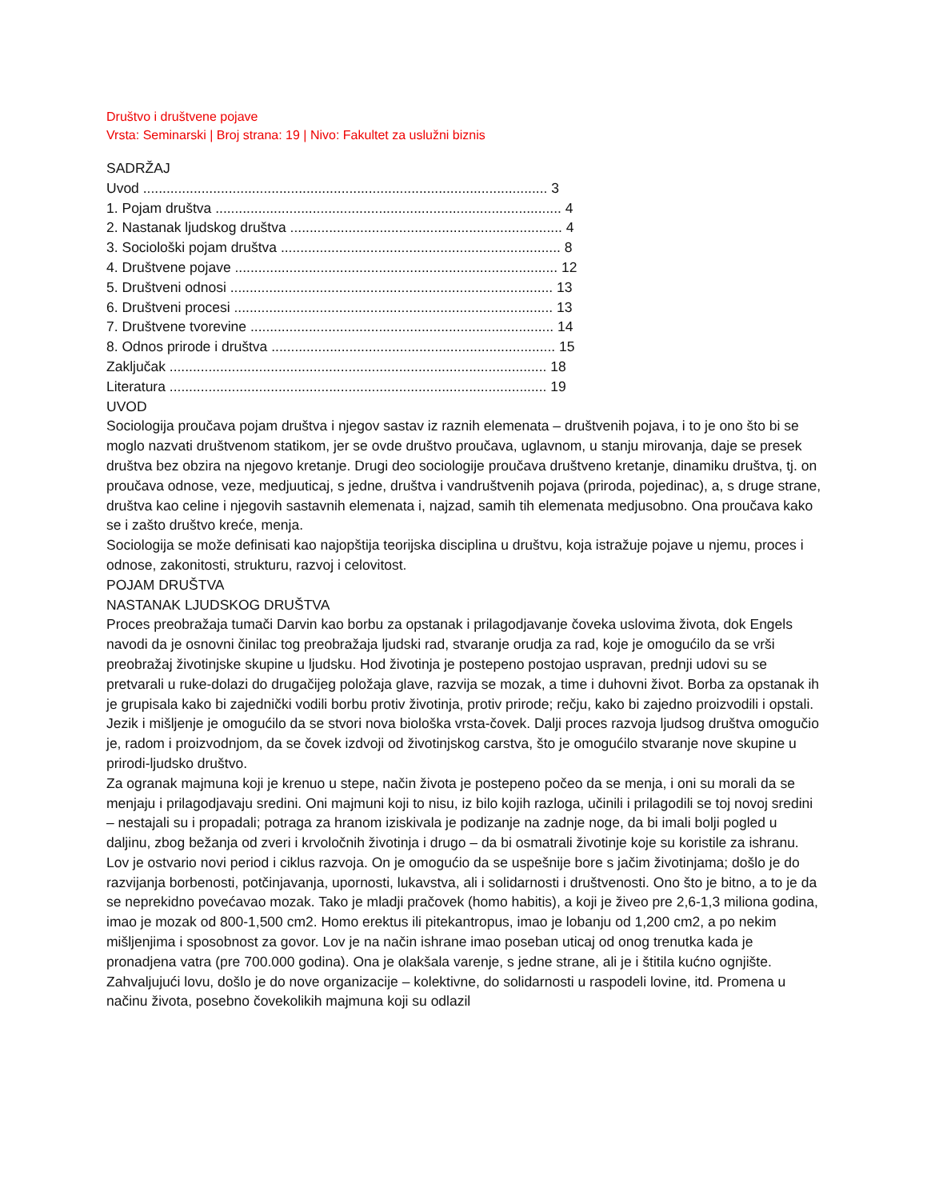Društvo i društvene pojave
Vrsta: Seminarski | Broj strana: 19 | Nivo: Fakultet za uslužni biznis
SADRŽAJ
Uvod ........................................................................................................ 3
1. Pojam društva ......................................................................................... 4
2. Nastanak ljudskog društva ...................................................................... 4
3. Sociološki pojam društva ........................................................................ 8
4. Društvene pojave ................................................................................... 12
5. Društveni odnosi ................................................................................... 13
6. Društveni procesi .................................................................................. 13
7. Društvene tvorevine .............................................................................. 14
8. Odnos prirode i društva ......................................................................... 15
Zaključak ................................................................................................. 18
Literatura ................................................................................................. 19
UVOD
Sociologija proučava pojam društva i njegov sastav iz raznih elemenata – društvenih pojava, i to je ono što bi se moglo nazvati društvenom statikom, jer se ovde društvo proučava, uglavnom, u stanju mirovanja, daje se presek društva bez obzira na njegovo kretanje. Drugi deo sociologije proučava društveno kretanje, dinamiku društva, tj. on proučava odnose, veze, medjuuticaj, s jedne, društva i vandruštvenih pojava (priroda, pojedinac), a, s druge strane, društva kao celine i njegovih sastavnih elemenata i, najzad, samih tih elemenata medjusobno. Ona proučava kako se i zašto društvo kreće, menja.
Sociologija se može definisati kao najopštija teorijska disciplina u društvu, koja istražuje pojave u njemu, proces i odnose, zakonitosti, strukturu, razvoj i celovitost.
POJAM DRUŠTVA
NASTANAK LJUDSKOG DRUŠTVA
Proces preobražaja tumači Darvin kao borbu za opstanak i prilagodjavanje čoveka uslovima života, dok Engels navodi da je osnovni činilac tog preobražaja ljudski rad, stvaranje orudja za rad, koje je omogućilo da se vrši preobražaj životinjske skupine u ljudsku. Hod životinja je postepeno postojao uspravan, prednji udovi su se pretvarali u ruke-dolazi do drugačijeg položaja glave, razvija se mozak, a time i duhovni život. Borba za opstanak ih je grupisala kako bi zajednički vodili borbu protiv životinja, protiv prirode; rečju, kako bi zajedno proizvodili i opstali. Jezik i mišljenje je omogućilo da se stvori nova biološka vrsta-čovek. Dalji proces razvoja ljudsog društva omogučio je, radom i proizvodnjom, da se čovek izdvoji od životinjskog carstva, što je omogućilo stvaranje nove skupine u prirodi-ljudsko društvo.
Za ogranak majmuna koji je krenuo u stepe, način života je postepeno počeo da se menja, i oni su morali da se menjaju i prilagodjavaju sredini. Oni majmuni koji to nisu, iz bilo kojih razloga, učinili i prilagodili se toj novoj sredini – nestajali su i propadali; potraga za hranom iziskivala je podizanje na zadnje noge, da bi imali bolji pogled u daljinu, zbog bežanja od zveri i krvoločnih životinja i drugo – da bi osmatrali životinje koje su koristile za ishranu. Lov je ostvario novi period i ciklus razvoja. On je omogućio da se uspešnije bore s jačim životinjama; došlo je do razvijanja borbenosti, potčinjavanja, upornosti, lukavstva, ali i solidarnosti i društvenosti. Ono što je bitno, a to je da se neprekidno povećavao mozak. Tako je mladji pračovek (homo habitis), a koji je živeo pre 2,6-1,3 miliona godina, imao je mozak od 800-1,500 cm2. Homo erektus ili pitekantropus, imao je lobanju od 1,200 cm2, a po nekim mišljenjima i sposobnost za govor. Lov je na način ishrane imao poseban uticaj od onog trenutka kada je pronadjena vatra (pre 700.000 godina). Ona je olakšala varenje, s jedne strane, ali je i štitila kućno ognjište. Zahvaljujući lovu, došlo je do nove organizacije – kolektivne, do solidarnosti u raspodeli lovine, itd. Promena u načinu života, posebno čovekolikih majmuna koji su odlazil